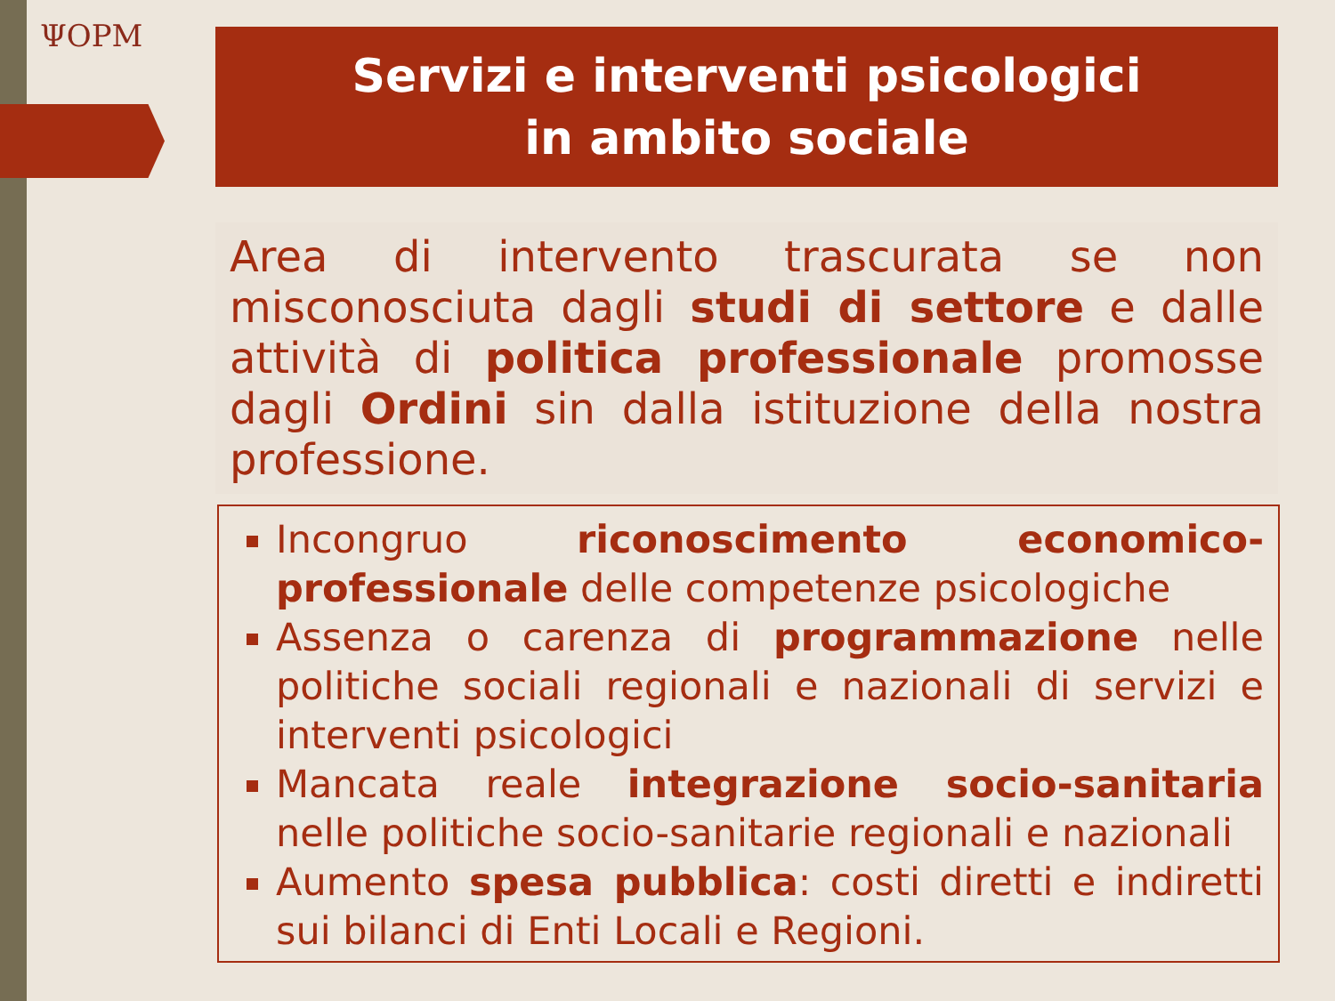ΨOPM
Servizi e interventi psicologici
in ambito sociale
Area di intervento trascurata se non misconosciuta dagli studi di settore e dalle attività di politica professionale promosse dagli Ordini sin dalla istituzione della nostra professione.
Incongruo riconoscimento economico-professionale delle competenze psicologiche
Assenza o carenza di programmazione nelle politiche sociali regionali e nazionali di servizi e interventi psicologici
Mancata reale integrazione socio-sanitaria nelle politiche socio-sanitarie regionali e nazionali
Aumento spesa pubblica: costi diretti e indiretti sui bilanci di Enti Locali e Regioni.